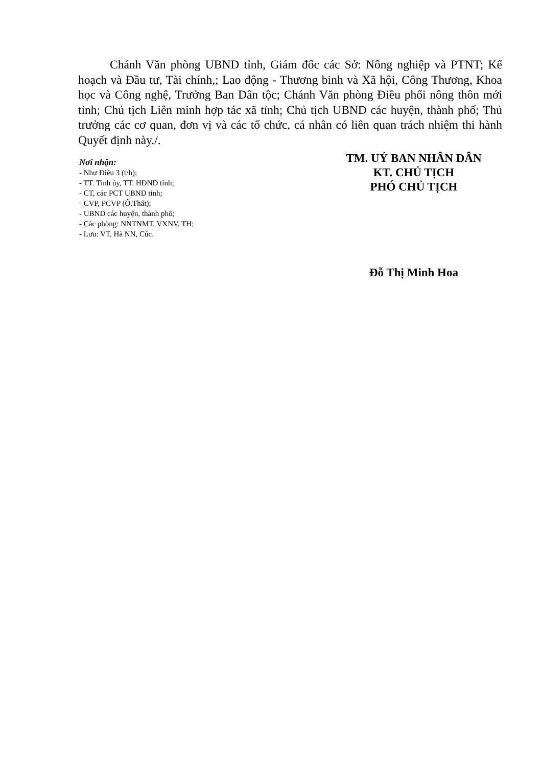Chánh Văn phòng UBND tỉnh, Giám đốc các Sở: Nông nghiệp và PTNT; Kế hoạch và Đầu tư, Tài chính,; Lao động - Thương binh và Xã hội, Công Thương, Khoa học và Công nghệ, Trưởng Ban Dân tộc; Chánh Văn phòng Điều phối nông thôn mới tỉnh; Chủ tịch Liên minh hợp tác xã tỉnh; Chủ tịch UBND các huyện, thành phố; Thủ trưởng các cơ quan, đơn vị và các tổ chức, cá nhân có liên quan trách nhiệm thi hành Quyết định này./.
Nơi nhận:
- Như Điều 3 (t/h);
- TT. Tỉnh ủy, TT. HĐND tỉnh;
- CT, các PCT UBND tỉnh;
- CVP, PCVP (Ô.Thất);
- UBND các huyện, thành phố;
- Các phòng: NNTNMT, VXNV, TH;
- Lưu: VT, Hà NN, Cúc.
TM. UỶ BAN NHÂN DÂN
KT. CHỦ TỊCH
PHÓ CHỦ TỊCH
Đỗ Thị Minh Hoa